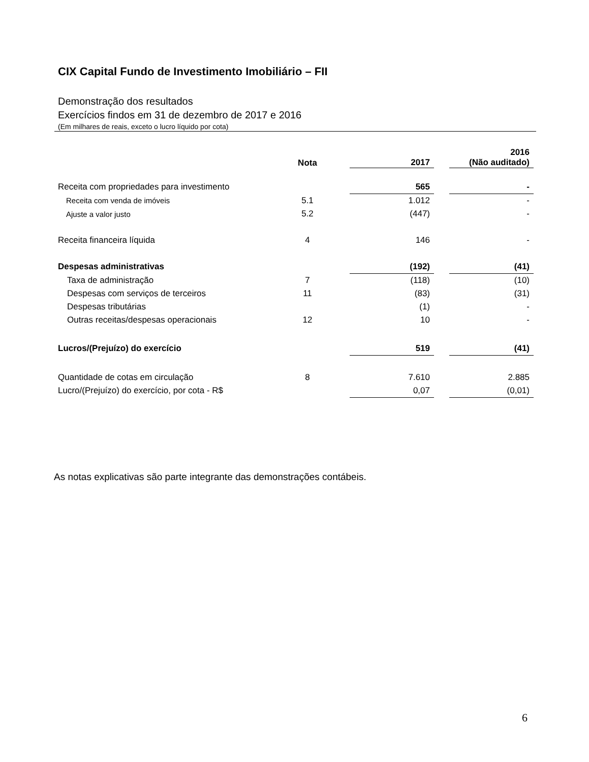CIX Capital Fundo de Investimento Imobiliário – FII
Demonstração dos resultados
Exercícios findos em 31 de dezembro de 2017 e 2016
(Em milhares de reais, exceto o lucro líquido por cota)
| | Nota | | 2017 | | 2016 (Não auditado) |
| --- | --- | --- | --- | --- | --- |
| Receita com propriedades para investimento | | | 565 | | - |
| Receita com venda de imóveis | 5.1 | | 1.012 | | - |
| Ajuste a valor justo | 5.2 | | (447) | | - |
| Receita financeira líquida | 4 | | 146 | | - |
| Despesas administrativas | | | (192) | | (41) |
| Taxa de administração | 7 | | (118) | | (10) |
| Despesas com serviços de terceiros | 11 | | (83) | | (31) |
| Despesas tributárias | | | (1) | | - |
| Outras receitas/despesas operacionais | 12 | | 10 | | - |
| Lucros/(Prejuízo) do exercício | | | 519 | | (41) |
| Quantidade de cotas em circulação | 8 | | 7.610 | | 2.885 |
| Lucro/(Prejuízo) do exercício, por cota - R$ | | | 0,07 | | (0,01) |
As notas explicativas são parte integrante das demonstrações contábeis.
6